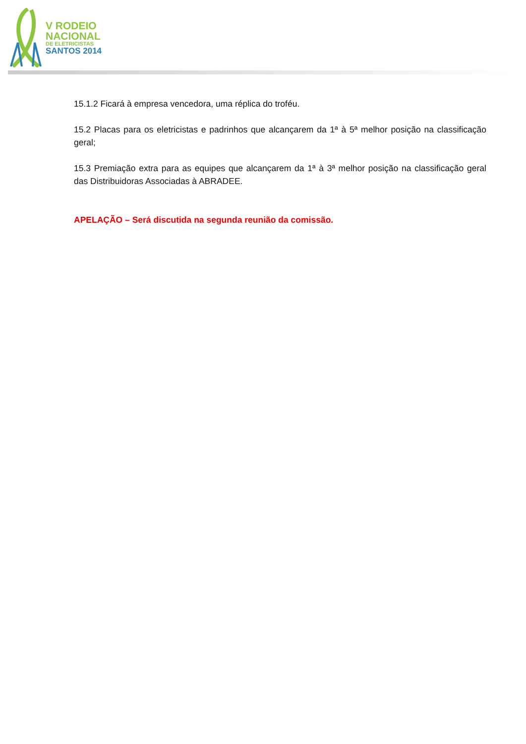V RODEIO
NACIONAL
DE ELETRICISTAS
SANTOS 2014
15.1.2 Ficará à empresa vencedora, uma réplica do troféu.
15.2 Placas para os eletricistas e padrinhos que alcançarem da 1ª à 5ª melhor posição na classificação geral;
15.3 Premiação extra para as equipes que alcançarem da 1ª à 3ª melhor posição na classificação geral das Distribuidoras Associadas à ABRADEE.
APELAÇÃO – Será discutida na segunda reunião da comissão.